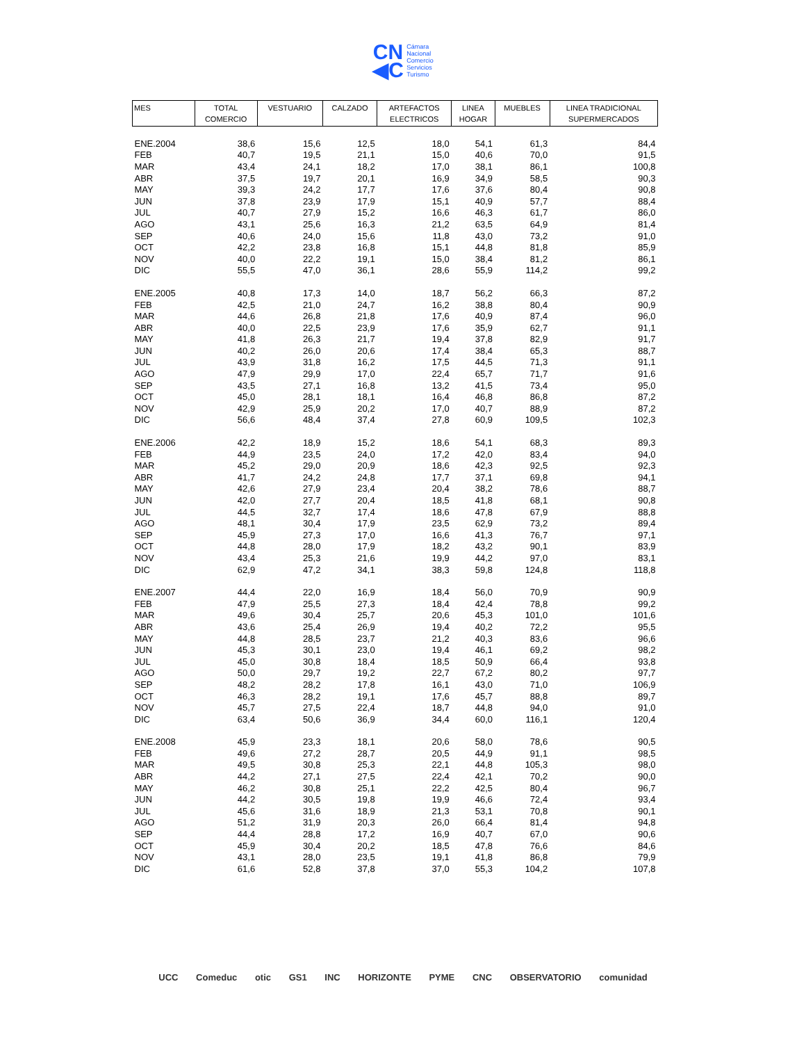CN
◀C Cámara
Nacional
Comercio
Servicios
Turismo
| MES | TOTAL COMERCIO | VESTUARIO | CALZADO | ARTEFACTOS ELECTRICOS | LINEA HOGAR | MUEBLES | LINEA TRADICIONAL SUPERMERCADOS |
| --- | --- | --- | --- | --- | --- | --- | --- |
| ENE.2004 | 38,6 | 15,6 | 12,5 | 18,0 | 54,1 | 61,3 | 84,4 |
| FEB | 40,7 | 19,5 | 21,1 | 15,0 | 40,6 | 70,0 | 91,5 |
| MAR | 43,4 | 24,1 | 18,2 | 17,0 | 38,1 | 86,1 | 100,8 |
| ABR | 37,5 | 19,7 | 20,1 | 16,9 | 34,9 | 58,5 | 90,3 |
| MAY | 39,3 | 24,2 | 17,7 | 17,6 | 37,6 | 80,4 | 90,8 |
| JUN | 37,8 | 23,9 | 17,9 | 15,1 | 40,9 | 57,7 | 88,4 |
| JUL | 40,7 | 27,9 | 15,2 | 16,6 | 46,3 | 61,7 | 86,0 |
| AGO | 43,1 | 25,6 | 16,3 | 21,2 | 63,5 | 64,9 | 81,4 |
| SEP | 40,6 | 24,0 | 15,6 | 11,8 | 43,0 | 73,2 | 91,0 |
| OCT | 42,2 | 23,8 | 16,8 | 15,1 | 44,8 | 81,8 | 85,9 |
| NOV | 40,0 | 22,2 | 19,1 | 15,0 | 38,4 | 81,2 | 86,1 |
| DIC | 55,5 | 47,0 | 36,1 | 28,6 | 55,9 | 114,2 | 99,2 |
| ENE.2005 | 40,8 | 17,3 | 14,0 | 18,7 | 56,2 | 66,3 | 87,2 |
| FEB | 42,5 | 21,0 | 24,7 | 16,2 | 38,8 | 80,4 | 90,9 |
| MAR | 44,6 | 26,8 | 21,8 | 17,6 | 40,9 | 87,4 | 96,0 |
| ABR | 40,0 | 22,5 | 23,9 | 17,6 | 35,9 | 62,7 | 91,1 |
| MAY | 41,8 | 26,3 | 21,7 | 19,4 | 37,8 | 82,9 | 91,7 |
| JUN | 40,2 | 26,0 | 20,6 | 17,4 | 38,4 | 65,3 | 88,7 |
| JUL | 43,9 | 31,8 | 16,2 | 17,5 | 44,5 | 71,3 | 91,1 |
| AGO | 47,9 | 29,9 | 17,0 | 22,4 | 65,7 | 71,7 | 91,6 |
| SEP | 43,5 | 27,1 | 16,8 | 13,2 | 41,5 | 73,4 | 95,0 |
| OCT | 45,0 | 28,1 | 18,1 | 16,4 | 46,8 | 86,8 | 87,2 |
| NOV | 42,9 | 25,9 | 20,2 | 17,0 | 40,7 | 88,9 | 87,2 |
| DIC | 56,6 | 48,4 | 37,4 | 27,8 | 60,9 | 109,5 | 102,3 |
| ENE.2006 | 42,2 | 18,9 | 15,2 | 18,6 | 54,1 | 68,3 | 89,3 |
| FEB | 44,9 | 23,5 | 24,0 | 17,2 | 42,0 | 83,4 | 94,0 |
| MAR | 45,2 | 29,0 | 20,9 | 18,6 | 42,3 | 92,5 | 92,3 |
| ABR | 41,7 | 24,2 | 24,8 | 17,7 | 37,1 | 69,8 | 94,1 |
| MAY | 42,6 | 27,9 | 23,4 | 20,4 | 38,2 | 78,6 | 88,7 |
| JUN | 42,0 | 27,7 | 20,4 | 18,5 | 41,8 | 68,1 | 90,8 |
| JUL | 44,5 | 32,7 | 17,4 | 18,6 | 47,8 | 67,9 | 88,8 |
| AGO | 48,1 | 30,4 | 17,9 | 23,5 | 62,9 | 73,2 | 89,4 |
| SEP | 45,9 | 27,3 | 17,0 | 16,6 | 41,3 | 76,7 | 97,1 |
| OCT | 44,8 | 28,0 | 17,9 | 18,2 | 43,2 | 90,1 | 83,9 |
| NOV | 43,4 | 25,3 | 21,6 | 19,9 | 44,2 | 97,0 | 83,1 |
| DIC | 62,9 | 47,2 | 34,1 | 38,3 | 59,8 | 124,8 | 118,8 |
| ENE.2007 | 44,4 | 22,0 | 16,9 | 18,4 | 56,0 | 70,9 | 90,9 |
| FEB | 47,9 | 25,5 | 27,3 | 18,4 | 42,4 | 78,8 | 99,2 |
| MAR | 49,6 | 30,4 | 25,7 | 20,6 | 45,3 | 101,0 | 101,6 |
| ABR | 43,6 | 25,4 | 26,9 | 19,4 | 40,2 | 72,2 | 95,5 |
| MAY | 44,8 | 28,5 | 23,7 | 21,2 | 40,3 | 83,6 | 96,6 |
| JUN | 45,3 | 30,1 | 23,0 | 19,4 | 46,1 | 69,2 | 98,2 |
| JUL | 45,0 | 30,8 | 18,4 | 18,5 | 50,9 | 66,4 | 93,8 |
| AGO | 50,0 | 29,7 | 19,2 | 22,7 | 67,2 | 80,2 | 97,7 |
| SEP | 48,2 | 28,2 | 17,8 | 16,1 | 43,0 | 71,0 | 106,9 |
| OCT | 46,3 | 28,2 | 19,1 | 17,6 | 45,7 | 88,8 | 89,7 |
| NOV | 45,7 | 27,5 | 22,4 | 18,7 | 44,8 | 94,0 | 91,0 |
| DIC | 63,4 | 50,6 | 36,9 | 34,4 | 60,0 | 116,1 | 120,4 |
| ENE.2008 | 45,9 | 23,3 | 18,1 | 20,6 | 58,0 | 78,6 | 90,5 |
| FEB | 49,6 | 27,2 | 28,7 | 20,5 | 44,9 | 91,1 | 98,5 |
| MAR | 49,5 | 30,8 | 25,3 | 22,1 | 44,8 | 105,3 | 98,0 |
| ABR | 44,2 | 27,1 | 27,5 | 22,4 | 42,1 | 70,2 | 90,0 |
| MAY | 46,2 | 30,8 | 25,1 | 22,2 | 42,5 | 80,4 | 96,7 |
| JUN | 44,2 | 30,5 | 19,8 | 19,9 | 46,6 | 72,4 | 93,4 |
| JUL | 45,6 | 31,6 | 18,9 | 21,3 | 53,1 | 70,8 | 90,1 |
| AGO | 51,2 | 31,9 | 20,3 | 26,0 | 66,4 | 81,4 | 94,8 |
| SEP | 44,4 | 28,8 | 17,2 | 16,9 | 40,7 | 67,0 | 90,6 |
| OCT | 45,9 | 30,4 | 20,2 | 18,5 | 47,8 | 76,6 | 84,6 |
| NOV | 43,1 | 28,0 | 23,5 | 19,1 | 41,8 | 86,8 | 79,9 |
| DIC | 61,6 | 52,8 | 37,8 | 37,0 | 55,3 | 104,2 | 107,8 |
UCC Comeduc otic GS1 INC HORIZONTE PYME CNC OBSERVATORIO comunidad